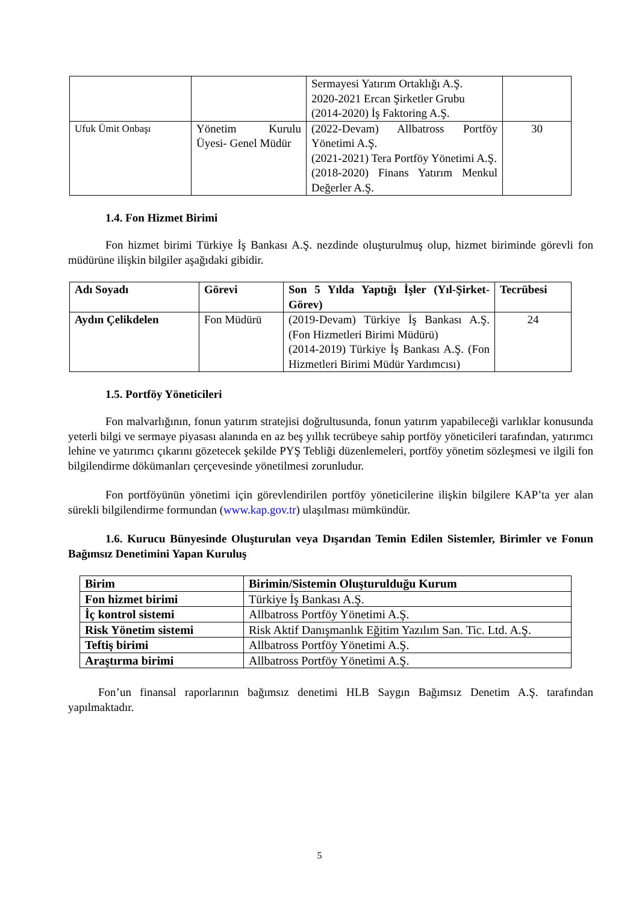| | | Sermayesi Yatırım Ortaklığı A.Ş. 2020-2021 Ercan Şirketler Grubu (2014-2020) İş Faktoring A.Ş. | |
| Ufuk Ümit Onbaşı | Yönetim Kurulu Üyesi- Genel Müdür | (2022-Devam) Allbatross Portföy Yönetimi A.Ş. (2021-2021) Tera Portföy Yönetimi A.Ş. (2018-2020) Finans Yatırım Menkul Değerler A.Ş. | 30 |
1.4. Fon Hizmet Birimi
Fon hizmet birimi Türkiye İş Bankası A.Ş. nezdinde oluşturulmuş olup, hizmet biriminde görevli fon müdürüne ilişkin bilgiler aşağıdaki gibidir.
| Adı Soyadı | Görevi | Son 5 Yılda Yaptığı İşler (Yıl-Şirket-Görev) | Tecrübesi |
| --- | --- | --- | --- |
| Aydın Çelikdelen | Fon Müdürü | (2019-Devam) Türkiye İş Bankası A.Ş. (Fon Hizmetleri Birimi Müdürü) (2014-2019) Türkiye İş Bankası A.Ş. (Fon Hizmetleri Birimi Müdür Yardımcısı) | 24 |
1.5. Portföy Yöneticileri
Fon malvarlığının, fonun yatırım stratejisi doğrultusunda, fonun yatırım yapabileceği varlıklar konusunda yeterli bilgi ve sermaye piyasası alanında en az beş yıllık tecrübeye sahip portföy yöneticileri tarafından, yatırımcı lehine ve yatırımcı çıkarını gözetecek şekilde PYŞ Tebliği düzenlemeleri, portföy yönetim sözleşmesi ve ilgili fon bilgilendirme dökümanları çerçevesinde yönetilmesi zorunludur.
Fon portföyünün yönetimi için görevlendirilen portföy yöneticilerine ilişkin bilgilere KAP’ta yer alan sürekli bilgilendirme formundan (www.kap.gov.tr) ulaşılması mümkündür.
1.6. Kurucu Bünyesinde Oluşturulan veya Dışarıdan Temin Edilen Sistemler, Birimler ve Fonun Bağımsız Denetimini Yapan Kuruluş
| Birim | Birimin/Sistemin Oluşturulduğu Kurum |
| --- | --- |
| Fon hizmet birimi | Türkiye İş Bankası A.Ş. |
| İç kontrol sistemi | Allbatross Portföy Yönetimi A.Ş. |
| Risk Yönetim sistemi | Risk Aktif Danışmanlık Eğitim Yazılım San. Tic. Ltd. A.Ş. |
| Teftiş birimi | Allbatross Portföy Yönetimi A.Ş. |
| Araştırma birimi | Allbatross Portföy Yönetimi A.Ş. |
Fon’un finansal raporlarının bağımsız denetimi HLB Saygın Bağımsız Denetim A.Ş. tarafından yapılmaktadır.
5